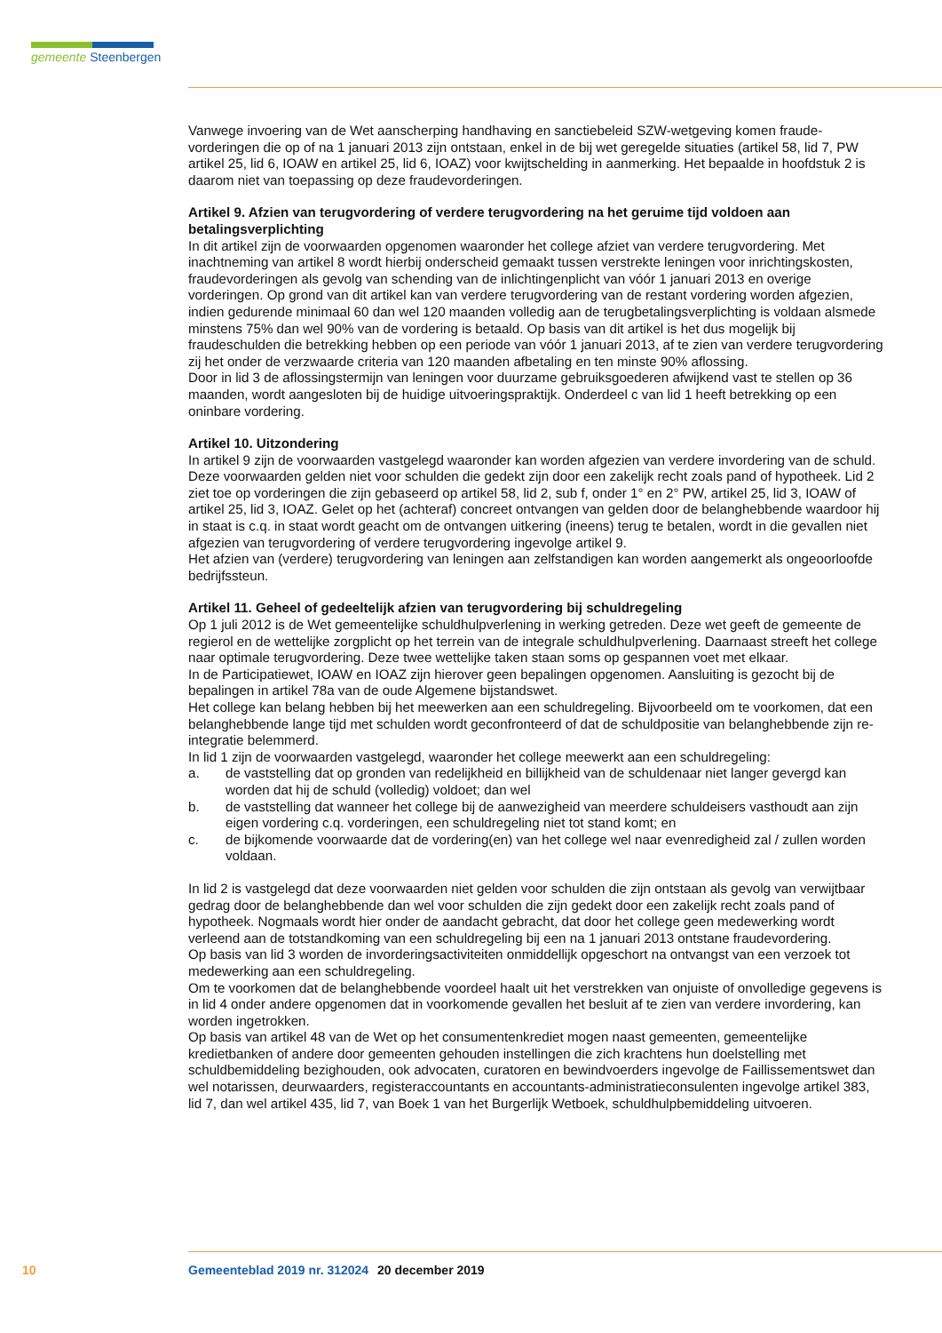gemeente Steenbergen
Vanwege invoering van de Wet aanscherping handhaving en sanctiebeleid SZW-wetgeving komen fraude-vorderingen die op of na 1 januari 2013 zijn ontstaan, enkel in de bij wet geregelde situaties (artikel 58, lid 7, PW artikel 25, lid 6, IOAW en artikel 25, lid 6, IOAZ) voor kwijtschelding in aanmerking. Het bepaalde in hoofdstuk 2 is daarom niet van toepassing op deze fraudevorderingen.
Artikel 9. Afzien van terugvordering of verdere terugvordering na het geruime tijd voldoen aan betalingsverplichting
In dit artikel zijn de voorwaarden opgenomen waaronder het college afziet van verdere terugvordering. Met inachtneming van artikel 8 wordt hierbij onderscheid gemaakt tussen verstrekte leningen voor inrichtingskosten, fraudevorderingen als gevolg van schending van de inlichtingenplicht van vóór 1 januari 2013 en overige vorderingen. Op grond van dit artikel kan van verdere terugvordering van de restant vordering worden afgezien, indien gedurende minimaal 60 dan wel 120 maanden volledig aan de terugbetalingsverplichting is voldaan alsmede minstens 75% dan wel 90% van de vordering is betaald. Op basis van dit artikel is het dus mogelijk bij fraudeschulden die betrekking hebben op een periode van vóór 1 januari 2013, af te zien van verdere terugvordering zij het onder de verzwaarde criteria van 120 maanden afbetaling en ten minste 90% aflossing.
Door in lid 3 de aflossingstermijn van leningen voor duurzame gebruiksgoederen afwijkend vast te stellen op 36 maanden, wordt aangesloten bij de huidige uitvoeringspraktijk. Onderdeel c van lid 1 heeft betrekking op een oninbare vordering.
Artikel 10. Uitzondering
In artikel 9 zijn de voorwaarden vastgelegd waaronder kan worden afgezien van verdere invordering van de schuld. Deze voorwaarden gelden niet voor schulden die gedekt zijn door een zakelijk recht zoals pand of hypotheek. Lid 2 ziet toe op vorderingen die zijn gebaseerd op artikel 58, lid 2, sub f, onder 1° en 2° PW, artikel 25, lid 3, IOAW of artikel 25, lid 3, IOAZ. Gelet op het (achteraf) concreet ontvangen van gelden door de belanghebbende waardoor hij in staat is c.q. in staat wordt geacht om de ontvangen uitkering (ineens) terug te betalen, wordt in die gevallen niet afgezien van terugvordering of verdere terugvordering ingevolge artikel 9.
Het afzien van (verdere) terugvordering van leningen aan zelfstandigen kan worden aangemerkt als ongeoorloofde bedrijfssteun.
Artikel 11. Geheel of gedeeltelijk afzien van terugvordering bij schuldregeling
Op 1 juli 2012 is de Wet gemeentelijke schuldhulpverlening in werking getreden. Deze wet geeft de gemeente de regierol en de wettelijke zorgplicht op het terrein van de integrale schuldhulpverlening. Daarnaast streeft het college naar optimale terugvordering. Deze twee wettelijke taken staan soms op gespannen voet met elkaar.
In de Participatiewet, IOAW en IOAZ zijn hierover geen bepalingen opgenomen. Aansluiting is gezocht bij de bepalingen in artikel 78a van de oude Algemene bijstandswet.
Het college kan belang hebben bij het meewerken aan een schuldregeling. Bijvoorbeeld om te voorkomen, dat een belanghebbende lange tijd met schulden wordt geconfronteerd of dat de schuldpositie van belanghebbende zijn re-integratie belemmerd.
In lid 1 zijn de voorwaarden vastgelegd, waaronder het college meewerkt aan een schuldregeling:
a. de vaststelling dat op gronden van redelijkheid en billijkheid van de schuldenaar niet langer gevergd kan worden dat hij de schuld (volledig) voldoet; dan wel
b. de vaststelling dat wanneer het college bij de aanwezigheid van meerdere schuldeisers vasthoudt aan zijn eigen vordering c.q. vorderingen, een schuldregeling niet tot stand komt; en
c. de bijkomende voorwaarde dat de vordering(en) van het college wel naar evenredigheid zal / zullen worden voldaan.
In lid 2 is vastgelegd dat deze voorwaarden niet gelden voor schulden die zijn ontstaan als gevolg van verwijtbaar gedrag door de belanghebbende dan wel voor schulden die zijn gedekt door een zakelijk recht zoals pand of hypotheek. Nogmaals wordt hier onder de aandacht gebracht, dat door het college geen medewerking wordt verleend aan de totstandkoming van een schuldregeling bij een na 1 januari 2013 ontstane fraudevordering.
Op basis van lid 3 worden de invorderingsactiviteiten onmiddellijk opgeschort na ontvangst van een verzoek tot medewerking aan een schuldregeling.
Om te voorkomen dat de belanghebbende voordeel haalt uit het verstrekken van onjuiste of onvolledige gegevens is in lid 4 onder andere opgenomen dat in voorkomende gevallen het besluit af te zien van verdere invordering, kan worden ingetrokken.
Op basis van artikel 48 van de Wet op het consumentenkrediet mogen naast gemeenten, gemeentelijke kredietbanken of andere door gemeenten gehouden instellingen die zich krachtens hun doelstelling met schuldbemiddeling bezighouden, ook advocaten, curatoren en bewindvoerders ingevolge de Faillissementswet dan wel notarissen, deurwaarders, registeraccountants en accountants-administratieconsulenten ingevolge artikel 383, lid 7, dan wel artikel 435, lid 7, van Boek 1 van het Burgerlijk Wetboek, schuldhulpbemiddeling uitvoeren.
10 Gemeenteblad 2019 nr. 312024 20 december 2019